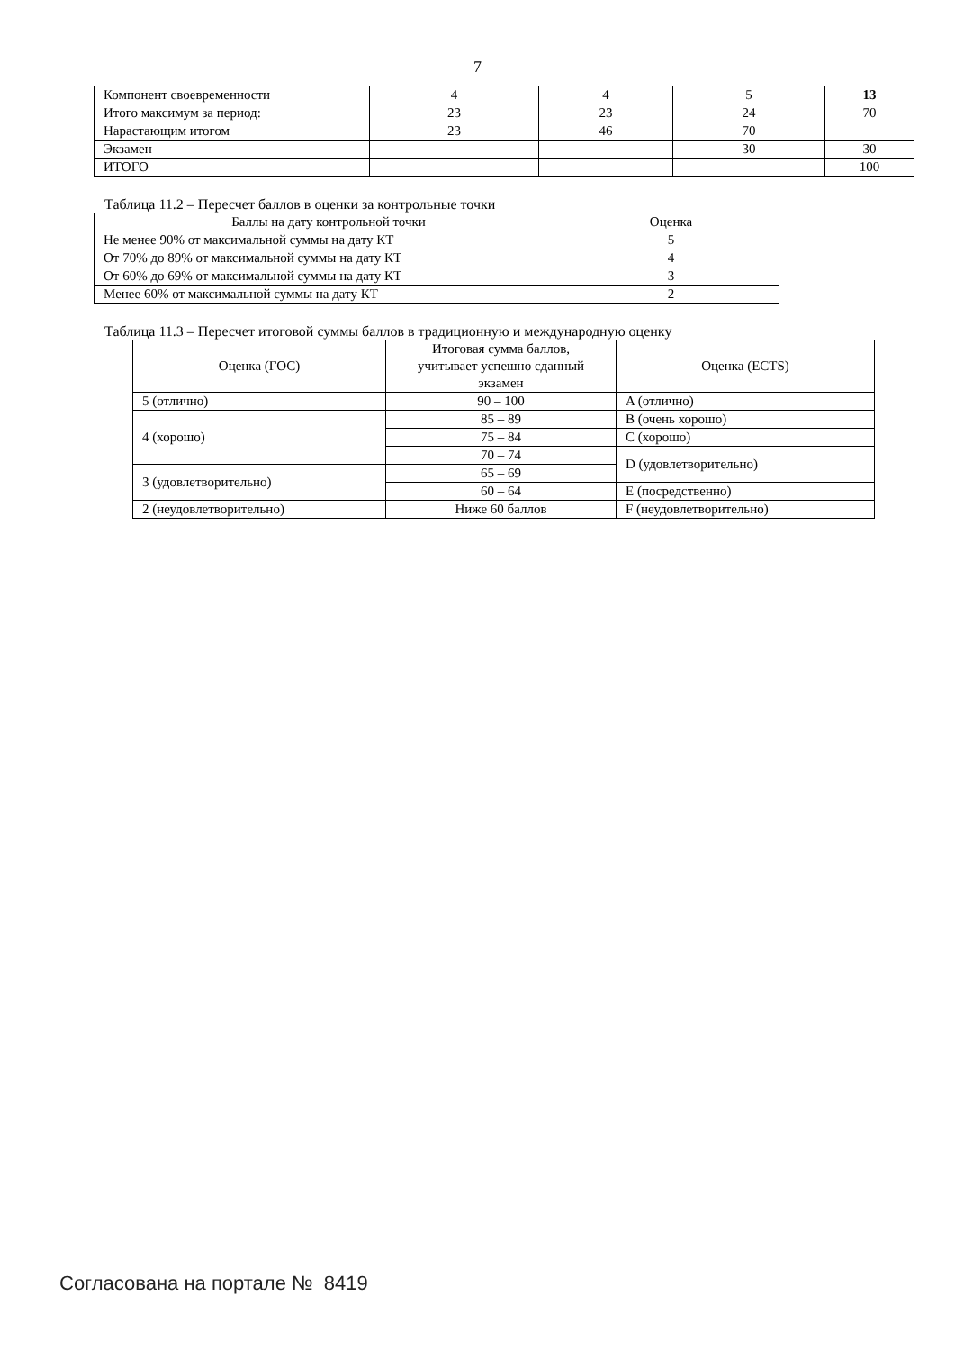7
| Компонент своевременности | 4 | 4 | 5 | 13 |
| Итого максимум за период: | 23 | 23 | 24 | 70 |
| Нарастающим итогом | 23 | 46 | 70 | |
| Экзамен | | | 30 | 30 |
| ИТОГО | | | | 100 |
Таблица 11.2 – Пересчет баллов в оценки за контрольные точки
| Баллы на дату контрольной точки | Оценка |
| Не менее 90% от максимальной суммы на дату КТ | 5 |
| От 70% до 89% от максимальной суммы на дату КТ | 4 |
| От 60% до 69% от максимальной суммы на дату КТ | 3 |
| Менее 60% от максимальной суммы на дату КТ | 2 |
Таблица 11.3 – Пересчет итоговой суммы баллов в традиционную и международную оценку
| Оценка (ГОС) | Итоговая сумма баллов, учитывает успешно сданный экзамен | Оценка (ECTS) |
| 5 (отлично) | 90 – 100 | A (отлично) |
| 4 (хорошо) | 85 – 89 | B (очень хорошо) |
| | 75 – 84 | C (хорошо) |
| | 70 – 74 | D (удовлетворительно) |
| 3 (удовлетворительно) | 65 – 69 | |
| | 60 – 64 | E (посредственно) |
| 2 (неудовлетворительно) | Ниже 60 баллов | F (неудовлетворительно) |
Согласована на портале № 8419